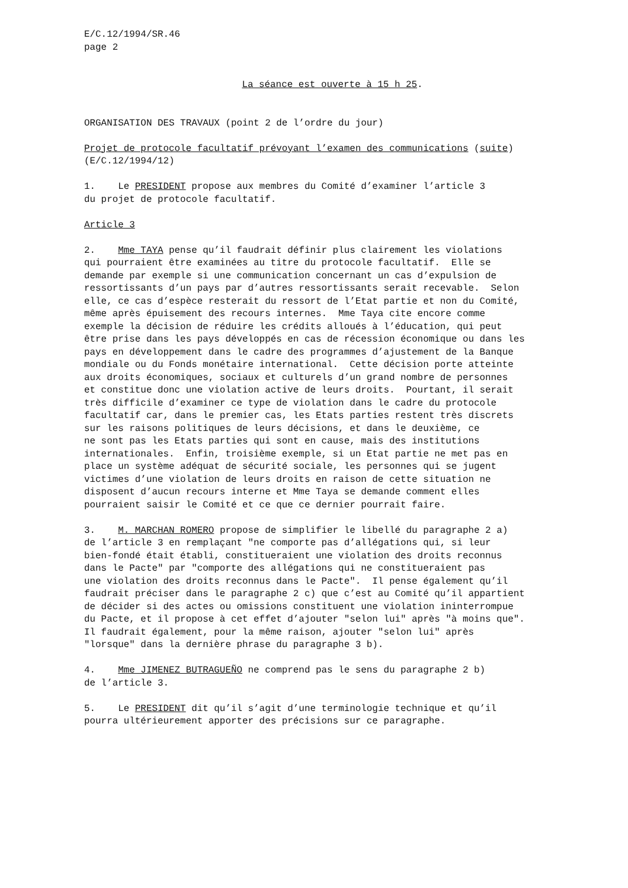E/C.12/1994/SR.46 page 2
La séance est ouverte à 15 h 25.
ORGANISATION DES TRAVAUX (point 2 de l’ordre du jour)
Projet de protocole facultatif prévoyant l’examen des communications (suite) (E/C.12/1994/12)
1. Le PRESIDENT propose aux membres du Comité d’examiner l’article 3 du projet de protocole facultatif.
Article 3
2. Mme TAYA pense qu’il faudrait définir plus clairement les violations qui pourraient être examinées au titre du protocole facultatif. Elle se demande par exemple si une communication concernant un cas d’expulsion de ressortissants d’un pays par d’autres ressortissants serait recevable. Selon elle, ce cas d’espèce resterait du ressort de l’Etat partie et non du Comité, même après épuisement des recours internes. Mme Taya cite encore comme exemple la décision de réduire les crédits alloués à l’éducation, qui peut être prise dans les pays développés en cas de récession économique ou dans les pays en développement dans le cadre des programmes d’ajustement de la Banque mondiale ou du Fonds monétaire international. Cette décision porte atteinte aux droits économiques, sociaux et culturels d’un grand nombre de personnes et constitue donc une violation active de leurs droits. Pourtant, il serait très difficile d’examiner ce type de violation dans le cadre du protocole facultatif car, dans le premier cas, les Etats parties restent très discrets sur les raisons politiques de leurs décisions, et dans le deuxième, ce ne sont pas les Etats parties qui sont en cause, mais des institutions internationales. Enfin, troisième exemple, si un Etat partie ne met pas en place un système adéquat de sécurité sociale, les personnes qui se jugent victimes d’une violation de leurs droits en raison de cette situation ne disposent d’aucun recours interne et Mme Taya se demande comment elles pourraient saisir le Comité et ce que ce dernier pourrait faire.
3. M. MARCHAN ROMERO propose de simplifier le libellé du paragraphe 2 a) de l’article 3 en remplaçant "ne comporte pas d’allégations qui, si leur bien-fondé était établi, constitueraient une violation des droits reconnus dans le Pacte" par "comporte des allégations qui ne constitueraient pas une violation des droits reconnus dans le Pacte". Il pense également qu’il faudrait préciser dans le paragraphe 2 c) que c’est au Comité qu’il appartient de décider si des actes ou omissions constituent une violation ininterrompue du Pacte, et il propose à cet effet d’ajouter "selon lui" après "à moins que". Il faudrait également, pour la même raison, ajouter "selon lui" après "lorsque" dans la dernière phrase du paragraphe 3 b).
4. Mme JIMENEZ BUTRAGUEÑO ne comprend pas le sens du paragraphe 2 b) de l’article 3.
5. Le PRESIDENT dit qu’il s’agit d’une terminologie technique et qu’il pourra ultérieurement apporter des précisions sur ce paragraphe.